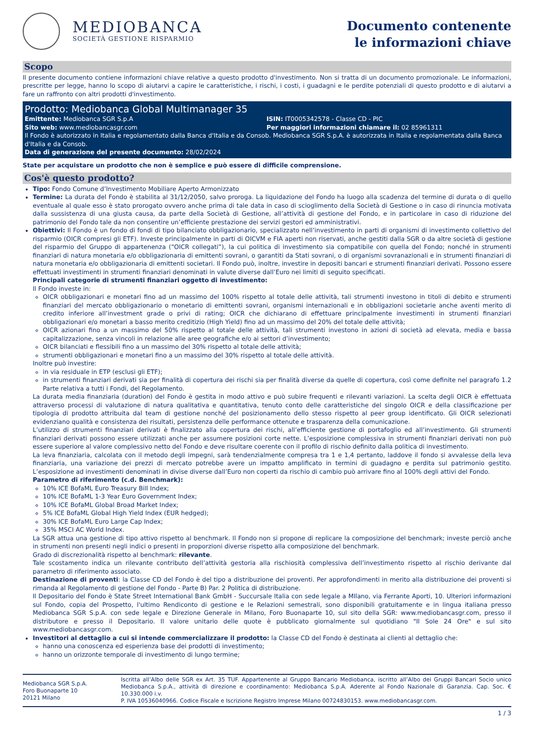MEDIOBANCA
SOCIETÀ GESTIONE RISPARMIO
Documento contenente
le informazioni chiave
Scopo
Il presente documento contiene informazioni chiave relative a questo prodotto d'investimento. Non si tratta di un documento promozionale. Le informazioni, prescritte per legge, hanno lo scopo di aiutarvi a capire le caratteristiche, i rischi, i costi, i guadagni e le perdite potenziali di questo prodotto e di aiutarvi a fare un raffronto con altri prodotti d'investimento.
Prodotto: Mediobanca Global Multimanager 35
Emittente: Mediobanca SGR S.p.A ISIN: IT0005342578 - Classe CD - PIC
Sito web: www.mediobancasgr.com Per maggiori informazioni chiamare il: 02 85961311
Il Fondo è autorizzato in Italia e regolamentato dalla Banca d'Italia e da Consob. Mediobanca SGR S.p.A. è autorizzata in Italia e regolamentata dalla Banca d'Italia e da Consob.
Data di generazione del presente documento: 28/02/2024
State per acquistare un prodotto che non è semplice e può essere di difficile comprensione.
Cos'è questo prodotto?
Tipo: Fondo Comune d’Investimento Mobiliare Aperto Armonizzato
Termine: La durata del Fondo è stabilita al 31/12/2050, salvo proroga. La liquidazione del Fondo ha luogo alla scadenza del termine di durata o di quello eventuale al quale esso è stato prorogato ovvero anche prima di tale data in caso di scioglimento della Società di Gestione o in caso di rinuncia motivata dalla sussistenza di una giusta causa, da parte della Società di Gestione, all’attività di gestione del Fondo, e in particolare in caso di riduzione del patrimonio del Fondo tale da non consentire un’efficiente prestazione dei servizi gestori ed amministrativi.
Obiettivi: Il Fondo è un fondo di fondi di tipo bilanciato obbligazionario, specializzato nell’investimento in parti di organismi di investimento collettivo del risparmio (OICR compresi gli ETF). Investe principalmente in parti di OICVM e FIA aperti non riservati, anche gestiti dalla SGR o da altre società di gestione del risparmio del Gruppo di appartenenza (“OICR collegati”), la cui politica di investimento sia compatibile con quella del Fondo; nonché in strumenti finanziari di natura monetaria e/o obbligazionaria di emittenti sovrani, o garantiti da Stati sovrani, o di organismi sovranazionali e in strumenti finanziari di natura monetaria e/o obbligazionaria di emittenti societari. Il Fondo può, inoltre, investire in depositi bancari e strumenti finanziari derivati. Possono essere effettuati investimenti in strumenti finanziari denominati in valute diverse dall’Euro nei limiti di seguito specificati.
Principali categorie di strumenti finanziari oggetto di investimento:
Il Fondo investe in:
OICR obbligazionari e monetari fino ad un massimo del 100% rispetto al totale delle attività, tali strumenti investono in titoli di debito e strumenti finanziari del mercato obbligazionario o monetario di emittenti sovrani, organismi internazionali e in obbligazioni societarie anche aventi merito di credito inferiore all’investment grade o privi di rating; OICR che dichiarano di effettuare principalmente investimenti in strumenti finanziari obbligazionari e/o monetari a basso merito creditizio (High Yield) fino ad un massimo del 20% del totale delle attività;
OICR azionari fino a un massimo del 50% rispetto al totale delle attività, tali strumenti investono in azioni di società ad elevata, media e bassa capitalizzazione, senza vincoli in relazione alle aree geografiche e/o ai settori d’investimento;
OICR bilanciati e flessibili fino a un massimo del 30% rispetto al totale delle attività;
strumenti obbligazionari e monetari fino a un massimo del 30% rispetto al totale delle attività.
Inoltre può investire:
in via residuale in ETP (esclusi gli ETF);
in strumenti finanziari derivati sia per finalità di copertura dei rischi sia per finalità diverse da quelle di copertura, così come definite nel paragrafo 1.2 Parte relativa a tutti i Fondi, del Regolamento.
La durata media finanziaria (duration) del Fondo è gestita in modo attivo e può subire frequenti e rilevanti variazioni. La scelta degli OICR è effettuata attraverso processi di valutazione di natura qualitativa e quantitativa, tenuto conto delle caratteristiche del singolo OICR e della classificazione per tipologia di prodotto attribuita dal team di gestione nonché del posizionamento dello stesso rispetto al peer group identificato. Gli OICR selezionati evidenziano qualità e consistenza dei risultati, persistenza delle performance ottenute e trasparenza della comunicazione.
L’utilizzo di strumenti finanziari derivati è finalizzato alla copertura dei rischi, all’efficiente gestione di portafoglio ed all’investimento. Gli strumenti finanziari derivati possono essere utilizzati anche per assumere posizioni corte nette. L’esposizione complessiva in strumenti finanziari derivati non può essere superiore al valore complessivo netto del Fondo e deve risultare coerente con il profilo di rischio definito dalla politica di investimento.
La leva finanziaria, calcolata con il metodo degli impegni, sarà tendenzialmente compresa tra 1 e 1,4 pertanto, laddove il fondo si avvalesse della leva finanziaria, una variazione dei prezzi di mercato potrebbe avere un impatto amplificato in termini di guadagno e perdita sul patrimonio gestito. L’esposizione ad investimenti denominati in divise diverse dall’Euro non coperti da rischio di cambio può arrivare fino al 100% degli attivi del Fondo.
Parametro di riferimento (c.d. Benchmark):
10% ICE BofaML Euro Treasury Bill Index;
10% ICE BofaML 1-3 Year Euro Government Index;
10% ICE BofaML Global Broad Market Index;
5% ICE BofaML Global High Yield Index (EUR hedged);
30% ICE BofaML Euro Large Cap Index;
35% MSCI AC World Index.
La SGR attua una gestione di tipo attivo rispetto al benchmark. Il Fondo non si propone di replicare la composizione del benchmark; investe perciò anche in strumenti non presenti negli indici o presenti in proporzioni diverse rispetto alla composizione del benchmark.
Grado di discrezionalità rispetto al benchmark: rilevante.
Tale scostamento indica un rilevante contributo dell’attività gestoria alla rischiosità complessiva dell’investimento rispetto al rischio derivante dal parametro di riferimento associato.
Destinazione di proventi: la Classe CD del Fondo è del tipo a distribuzione dei proventi. Per approfondimenti in merito alla distribuzione dei proventi si rimanda al Regolamento di gestione del Fondo - Parte B) Par. 2 Politica di distribuzione.
Il Depositario del Fondo è State Street International Bank GmbH - Succursale Italia con sede legale a MIlano, via Ferrante Aporti, 10. Ulteriori informazioni sul Fondo, copia del Prospetto, l'ultimo Rendiconto di gestione e le Relazioni semestrali, sono disponibili gratuitamente e in lingua italiana presso Mediobanca SGR S.p.A. con sede legale e Direzione Generale in Milano, Foro Buonaparte 10, sul sito della SGR: www.mediobancasgr.com, presso il distributore e presso il Depositario. Il valore unitario delle quote è pubblicato giornalmente sul quotidiano "Il Sole 24 Ore" e sul sito www.mediobancasgr.com.
Investitori al dettaglio a cui si intende commercializzare il prodotto: la Classe CD del Fondo è destinata ai clienti al dettaglio che:
hanno una conoscenza ed esperienza base dei prodotti di investimento;
hanno un orizzonte temporale di investimento di lungo termine;
Mediobanca SGR S.p.A.
Foro Buonaparte 10
20121 Milano
Iscritta all’Albo delle SGR ex Art. 35 TUF. Appartenente al Gruppo Bancario Mediobanca, iscritto all’Albo dei Gruppi Bancari Socio unico Mediobanca S.p.A., attività di direzione e coordinamento: Mediobanca S.p.A. Aderente al Fondo Nazionale di Garanzia. Cap. Soc. € 10.330.000 i.v.
P. IVA 10536040966. Codice Fiscale e Iscrizione Registro Imprese Milano 00724830153. www.mediobancasgr.com.
1 / 3